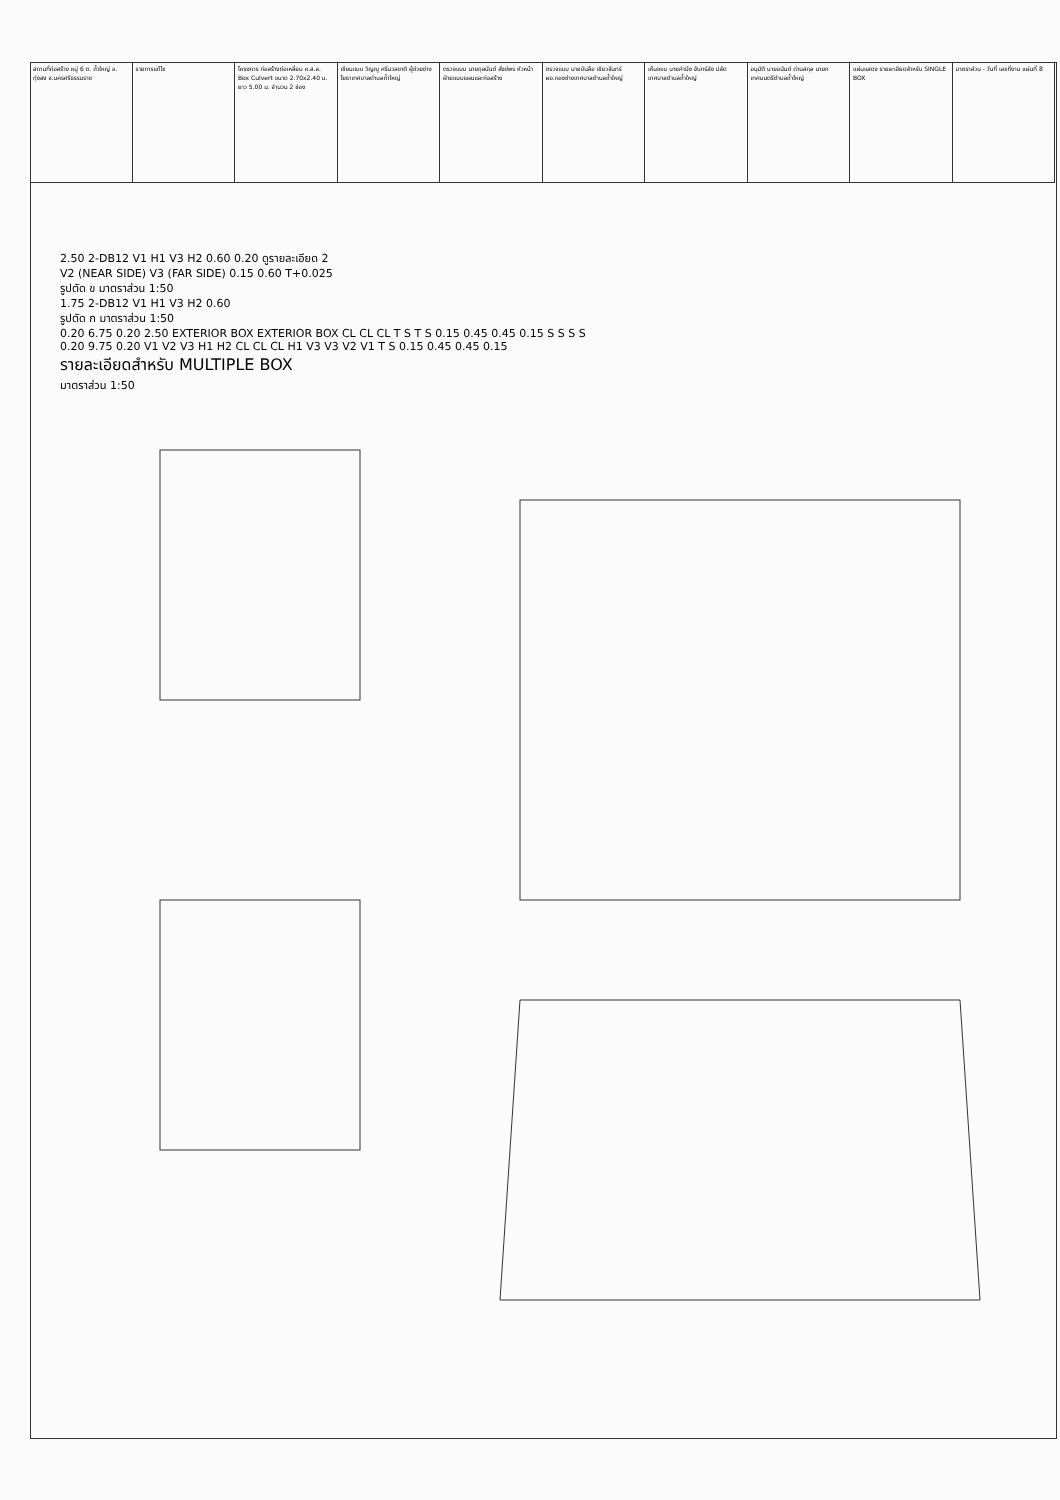สถานที่ก่อสร้าง หมู่ 6 ต. ถ้ำใหญ่ อ. ทุ่งสง จ.นครศรีธรรมราช
รายการแก้ไข โครงการ ก่อสร้างท่อเหลี่ยม ค.ส.ล. Box Culvert ขนาด 2.70x2.40 ม. ยาว 5.00 ม. จำนวน 2 ช่อง
เขียนแบบ วิญญู ศรีนวลชาติ ผู้ช่วยช่างโยธาเทศบาลตำบลถ้ำใหญ่
ตรวจแบบ นายกุลนันต์ สังข์พร หัวหน้าฝ่ายแบบแผนและก่อสร้าง
ตรวจแบบ นายบันลือ เขียวจันทร์ ผอ.กองช่างเทศบาลตำบลถ้ำใหญ่
เห็นชอบ นายคำนึง จันทร์ส่ง ปลัดเทศบาลตำบลถ้ำใหญ่
อนุมัติ นายอนันต์ ด่านสกุล นายกเทศมนตรีตำบลถ้ำใหญ่
แผ่นแสดง รายละเอียดสำหรับ SINGLE BOX
มาตราส่วน - วันที่ เลขที่งาน แผ่นที่ 8
2.50 2-DB12 V1 H1 V3 H2 0.60 0.20 ดูรายละเอียด 2
V2 (NEAR SIDE) V3 (FAR SIDE) 0.15 0.60 T+0.025
รูปตัด ข มาตราส่วน 1:50
1.75 2-DB12 V1 H1 V3 H2 0.60
รูปตัด ก มาตราส่วน 1:50
0.20 6.75 0.20 2.50 EXTERIOR BOX EXTERIOR BOX CL CL CL T S T S 0.15 0.45 0.45 0.15 S S S S
0.20 9.75 0.20 V1 V2 V3 H1 H2 CL CL CL H1 V3 V3 V2 V1 T S 0.15 0.45 0.45 0.15
รายละเอียดสำหรับ MULTIPLE BOX
มาตราส่วน 1:50